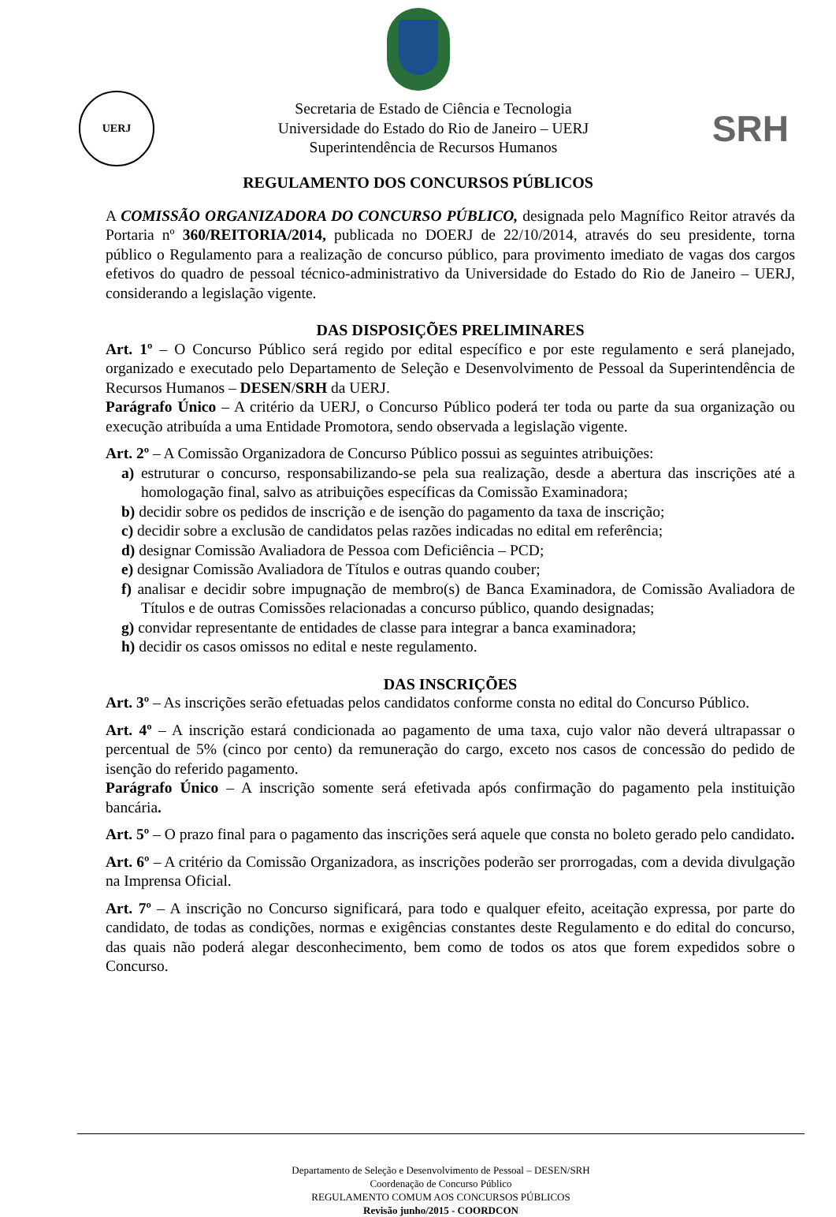UERJ
Secretaria de Estado de Ciência e Tecnologia
Universidade do Estado do Rio de Janeiro – UERJ
Superintendência de Recursos Humanos
SRH
REGULAMENTO DOS CONCURSOS PÚBLICOS
A COMISSÃO ORGANIZADORA DO CONCURSO PÚBLICO, designada pelo Magnífico Reitor através da Portaria nº 360/REITORIA/2014, publicada no DOERJ de 22/10/2014, através do seu presidente, torna público o Regulamento para a realização de concurso público, para provimento imediato de vagas dos cargos efetivos do quadro de pessoal técnico-administrativo da Universidade do Estado do Rio de Janeiro – UERJ, considerando a legislação vigente.
DAS DISPOSIÇÕES PRELIMINARES
Art. 1º – O Concurso Público será regido por edital específico e por este regulamento e será planejado, organizado e executado pelo Departamento de Seleção e Desenvolvimento de Pessoal da Superintendência de Recursos Humanos – DESEN/SRH da UERJ.
Parágrafo Único – A critério da UERJ, o Concurso Público poderá ter toda ou parte da sua organização ou execução atribuída a uma Entidade Promotora, sendo observada a legislação vigente.
Art. 2º – A Comissão Organizadora de Concurso Público possui as seguintes atribuições:
a) estruturar o concurso, responsabilizando-se pela sua realização, desde a abertura das inscrições até a homologação final, salvo as atribuições específicas da Comissão Examinadora;
b) decidir sobre os pedidos de inscrição e de isenção do pagamento da taxa de inscrição;
c) decidir sobre a exclusão de candidatos pelas razões indicadas no edital em referência;
d) designar Comissão Avaliadora de Pessoa com Deficiência – PCD;
e) designar Comissão Avaliadora de Títulos e outras quando couber;
f) analisar e decidir sobre impugnação de membro(s) de Banca Examinadora, de Comissão Avaliadora de Títulos e de outras Comissões relacionadas a concurso público, quando designadas;
g) convidar representante de entidades de classe para integrar a banca examinadora;
h) decidir os casos omissos no edital e neste regulamento.
DAS INSCRIÇÕES
Art. 3º – As inscrições serão efetuadas pelos candidatos conforme consta no edital do Concurso Público.
Art. 4º – A inscrição estará condicionada ao pagamento de uma taxa, cujo valor não deverá ultrapassar o percentual de 5% (cinco por cento) da remuneração do cargo, exceto nos casos de concessão do pedido de isenção do referido pagamento.
Parágrafo Único – A inscrição somente será efetivada após confirmação do pagamento pela instituição bancária.
Art. 5º – O prazo final para o pagamento das inscrições será aquele que consta no boleto gerado pelo candidato.
Art. 6º – A critério da Comissão Organizadora, as inscrições poderão ser prorrogadas, com a devida divulgação na Imprensa Oficial.
Art. 7º – A inscrição no Concurso significará, para todo e qualquer efeito, aceitação expressa, por parte do candidato, de todas as condições, normas e exigências constantes deste Regulamento e do edital do concurso, das quais não poderá alegar desconhecimento, bem como de todos os atos que forem expedidos sobre o Concurso.
Departamento de Seleção e Desenvolvimento de Pessoal – DESEN/SRH
Coordenação de Concurso Público
REGULAMENTO COMUM AOS CONCURSOS PÚBLICOS
Revisão junho/2015 - COORDCON